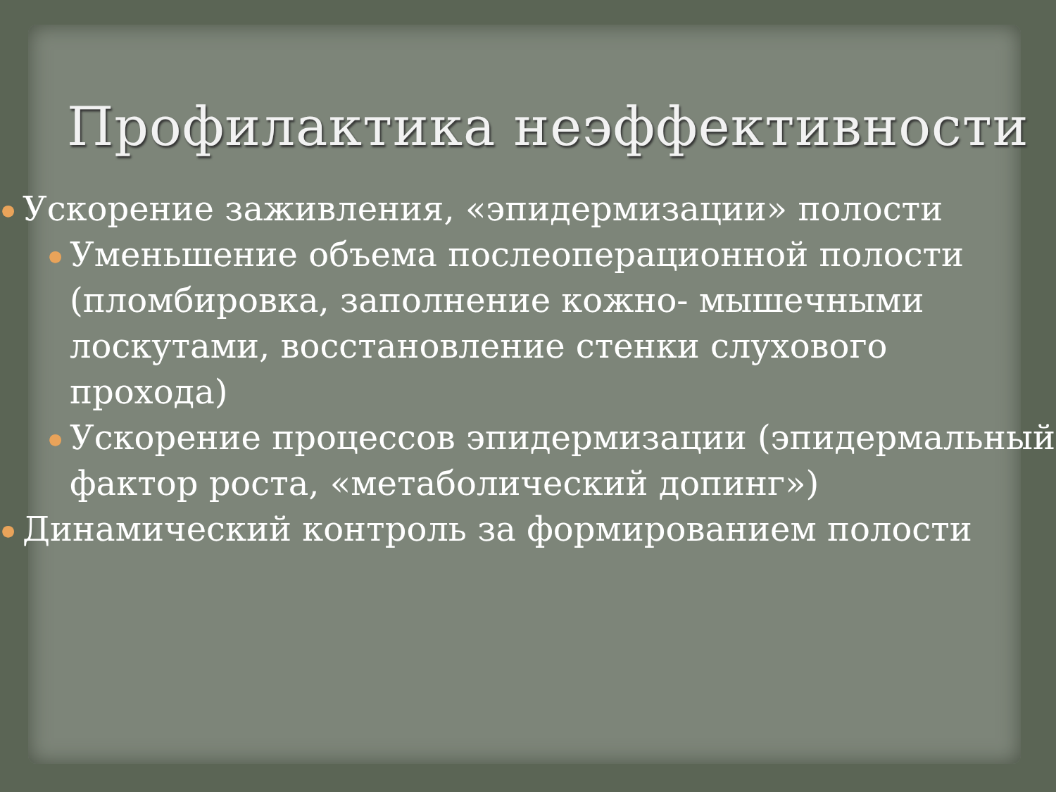Профилактика неэффективности
● Ускорение заживления, «эпидермизации» полости
● Уменьшение объема послеоперационной полости (пломбировка, заполнение кожно- мышечными лоскутами, восстановление стенки слухового прохода)
● Ускорение процессов эпидермизации (эпидермальный фактор роста, «метаболический допинг»)
● Динамический контроль за формированием полости